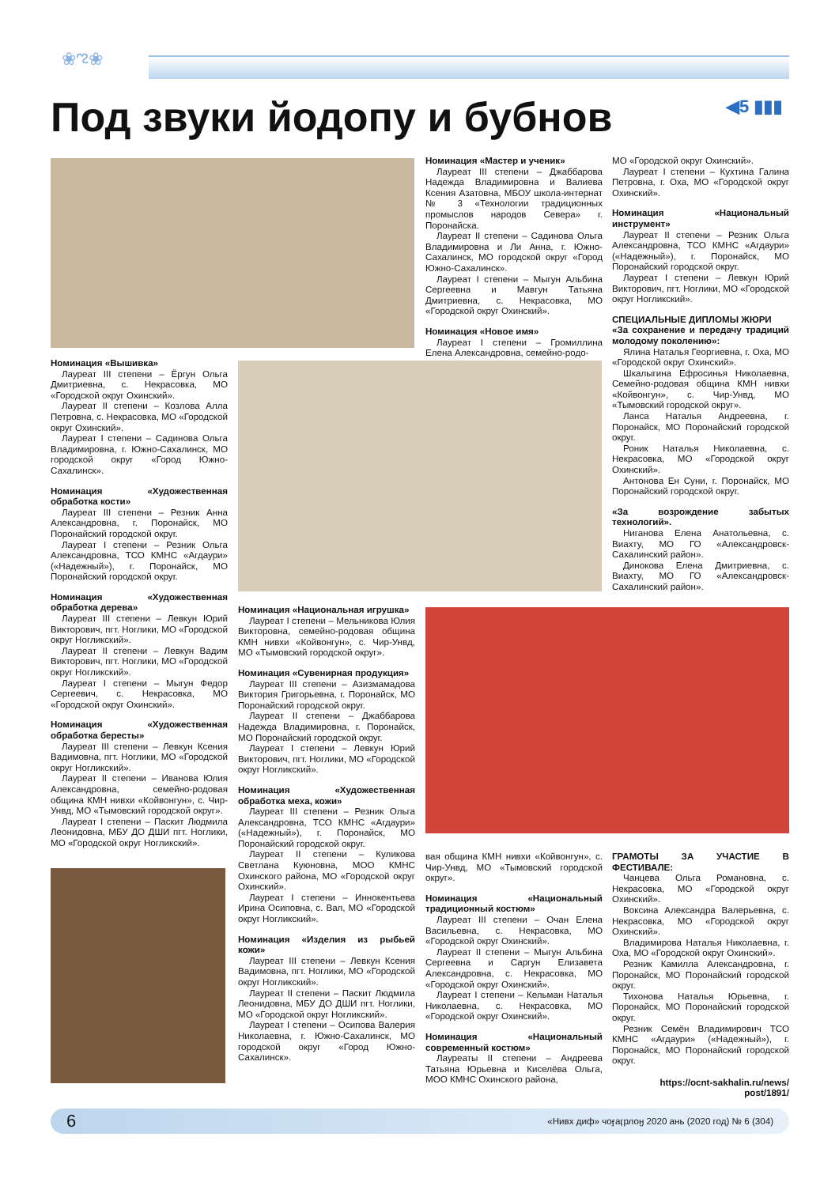❀ಌ❀
Под звуки йодопу и бубнов ◀5 ▮▮▮
Номинация «Мастер и ученик»
Лауреат III степени – Джаббарова Надежда Владимировна и Валиева Ксения Азатовна, МБОУ школа-интернат № 3 «Технологии традиционных промыслов народов Севера» г. Поронайска.
Лауреат II степени – Садинова Ольга Владимировна и Ли Анна, г. Южно-Сахалинск, МО городской округ «Город Южно-Сахалинск».
Лауреат I степени – Мыгун Альбина Сергеевна и Мавгун Татьяна Дмитриевна, с. Некрасовка, МО «Городской округ Охинский».
Номинация «Новое имя»
Лауреат I степени – Громиллина Елена Александровна, семейно-родо-
МО «Городской округ Охинский».
Лауреат I степени – Кухтина Галина Петровна, г. Оха, МО «Городской округ Охинский».
Номинация «Национальный инструмент»
Лауреат II степени – Резник Ольга Александровна, ТСО КМНС «Агдаури» («Надежный»), г. Поронайск, МО Поронайский городской округ.
Лауреат I степени – Левкун Юрий Викторович, пгт. Ноглики, МО «Городской округ Ногликский».
СПЕЦИАЛЬНЫЕ ДИПЛОМЫ ЖЮРИ
«За сохранение и передачу традиций молодому поколению»:
Ялина Наталья Георгиевна, г. Оха, МО «Городской округ Охинский».
Шкалыгина Ефросинья Николаевна, Семейно-родовая община КМН нивхи «Койвонгун», с. Чир-Унвд, МО «Тымовский городской округ».
Ланса Наталья Андреевна, г. Поронайск, МО Поронайский городской округ.
Роник Наталья Николаевна, с. Некрасовка, МО «Городской округ Охинский».
Антонова Ен Суни, г. Поронайск, МО Поронайский городской округ.
«За возрождение забытых технологий».
Ниганова Елена Анатольевна, с. Виахту, МО ГО «Александровск-Сахалинский район».
Динокова Елена Дмитриевна, с. Виахту, МО ГО «Александровск-Сахалинский район».
Номинация «Вышивка»
Лауреат III степени – Ёргун Ольга Дмитриевна, с. Некрасовка, МО «Городской округ Охинский».
Лауреат II степени – Козлова Алла Петровна, с. Некрасовка, МО «Городской округ Охинский».
Лауреат I степени – Садинова Ольга Владимировна, г. Южно-Сахалинск, МО городской округ «Город Южно-Сахалинск».
Номинация «Художественная обработка кости»
Лауреат III степени – Резник Анна Александровна, г. Поронайск, МО Поронайский городской округ.
Лауреат I степени – Резник Ольга Александровна, ТСО КМНС «Агдаури» («Надежный»), г. Поронайск, МО Поронайский городской округ.
Номинация «Художественная обработка дерева»
Лауреат III степени – Левкун Юрий Викторович, пгт. Ноглики, МО «Городской округ Ногликский».
Лауреат II степени – Левкун Вадим Викторович, пгт. Ноглики, МО «Городской округ Ногликский».
Лауреат I степени – Мыгун Федор Сергеевич, с. Некрасовка, МО «Городской округ Охинский».
Номинация «Художественная обработка бересты»
Лауреат III степени – Левкун Ксения Вадимовна, пгт. Ноглики, МО «Городской округ Ногликский».
Лауреат II степени – Иванова Юлия Александровна, семейно-родовая община КМН нивхи «Койвонгун», с. Чир-Унвд, МО «Тымовский городской округ».
Лауреат I степени – Паскит Людмила Леонидовна, МБУ ДО ДШИ пгт. Ноглики, МО «Городской округ Ногликский».
Номинация «Национальная игрушка»
Лауреат I степени – Мельникова Юлия Викторовна, семейно-родовая община КМН нивхи «Койвонгун», с. Чир-Унвд, МО «Тымовский городской округ».
Номинация «Сувенирная продукция»
Лауреат III степени – Азизмамадова Виктория Григорьевна, г. Поронайск, МО Поронайский городской округ.
Лауреат II степени – Джаббарова Надежда Владимировна, г. Поронайск, МО Поронайский городской округ.
Лауреат I степени – Левкун Юрий Викторович, пгт. Ноглики, МО «Городской округ Ногликский».
Номинация «Художественная обработка меха, кожи»
Лауреат III степени – Резник Ольга Александровна, ТСО КМНС «Агдаури» («Надежный»), г. Поронайск, МО Поронайский городской округ.
Лауреат II степени – Куликова Светлана Куюновна, МОО КМНС Охинского района, МО «Городской округ Охинский».
Лауреат I степени – Иннокентьева Ирина Осиповна, с. Вал, МО «Городской округ Ногликский».
Номинация «Изделия из рыбьей кожи»
Лауреат III степени – Левкун Ксения Вадимовна, пгт. Ноглики, МО «Городской округ Ногликский».
Лауреат II степени – Паскит Людмила Леонидовна, МБУ ДО ДШИ пгт. Ноглики, МО «Городской округ Ногликский».
Лауреат I степени – Осипова Валерия Николаевна, г. Южно-Сахалинск, МО городской округ «Город Южно-Сахалинск».
вая община КМН нивхи «Койвонгун», с. Чир-Унвд, МО «Тымовский городской округ».
Номинация «Национальный традиционный костюм»
Лауреат III степени – Очан Елена Васильевна, с. Некрасовка, МО «Городской округ Охинский».
Лауреат II степени – Мыгун Альбина Сергеевна и Саргун Елизавета Александровна, с. Некрасовка, МО «Городской округ Охинский».
Лауреат I степени – Кельман Наталья Николаевна, с. Некрасовка, МО «Городской округ Охинский».
Номинация «Национальный современный костюм»
Лауреаты II степени – Андреева Татьяна Юрьевна и Киселёва Ольга, МОО КМНС Охинского района,
ГРАМОТЫ ЗА УЧАСТИЕ В ФЕСТИВАЛЕ:
Чанцева Ольга Романовна, с. Некрасовка, МО «Городской округ Охинский».
Воксина Александра Валерьевна, с. Некрасовка, МО «Городской округ Охинский».
Владимирова Наталья Николаевна, г. Оха, МО «Городской округ Охинский».
Резник Камилла Александровна, г. Поронайск, МО Поронайский городской округ.
Тихонова Наталья Юрьевна, г. Поронайск, МО Поронайский городской округ.
Резник Семён Владимирович ТСО КМНС «Агдаури» («Надежный»), г. Поронайск, МО Поронайский городской округ.
https://ocnt-sakhalin.ru/news/ post/1891/
6 «Нивх диф» чоӻаӷрлоӈ 2020 ань (2020 год) № 6 (304)